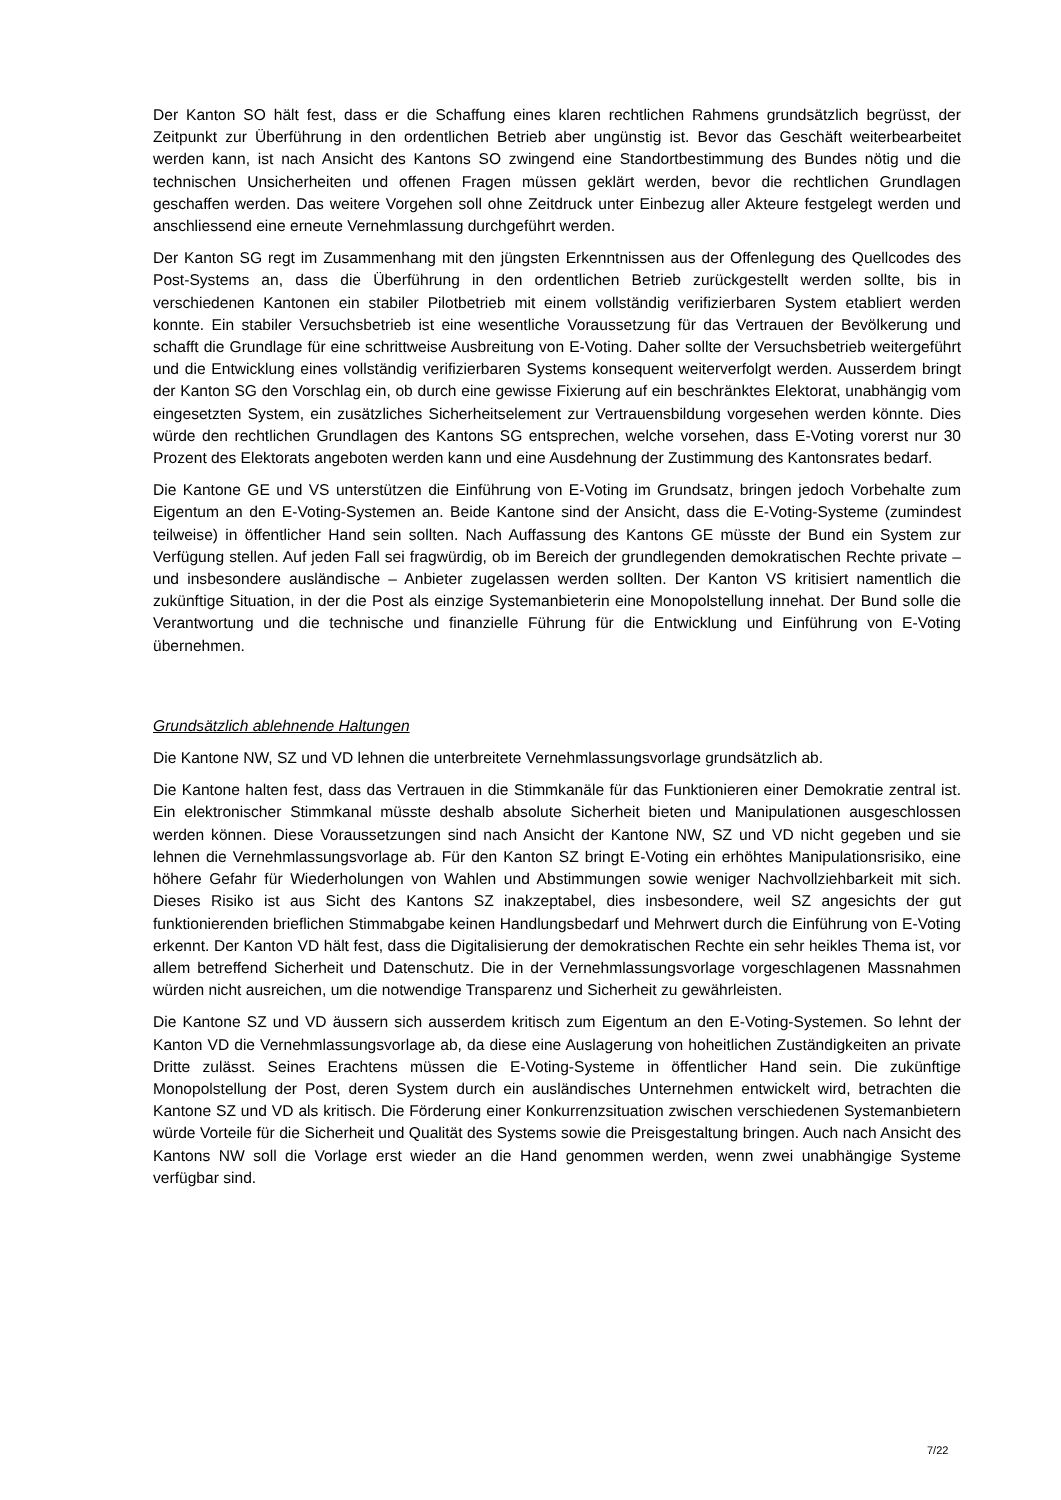Der Kanton SO hält fest, dass er die Schaffung eines klaren rechtlichen Rahmens grundsätzlich begrüsst, der Zeitpunkt zur Überführung in den ordentlichen Betrieb aber ungünstig ist. Bevor das Geschäft weiterbearbeitet werden kann, ist nach Ansicht des Kantons SO zwingend eine Standortbestimmung des Bundes nötig und die technischen Unsicherheiten und offenen Fragen müssen geklärt werden, bevor die rechtlichen Grundlagen geschaffen werden. Das weitere Vorgehen soll ohne Zeitdruck unter Einbezug aller Akteure festgelegt werden und anschliessend eine erneute Vernehmlassung durchgeführt werden.
Der Kanton SG regt im Zusammenhang mit den jüngsten Erkenntnissen aus der Offenlegung des Quellcodes des Post-Systems an, dass die Überführung in den ordentlichen Betrieb zurückgestellt werden sollte, bis in verschiedenen Kantonen ein stabiler Pilotbetrieb mit einem vollständig verifizierbaren System etabliert werden konnte. Ein stabiler Versuchsbetrieb ist eine wesentliche Voraussetzung für das Vertrauen der Bevölkerung und schafft die Grundlage für eine schrittweise Ausbreitung von E-Voting. Daher sollte der Versuchsbetrieb weitergeführt und die Entwicklung eines vollständig verifizierbaren Systems konsequent weiterverfolgt werden. Ausserdem bringt der Kanton SG den Vorschlag ein, ob durch eine gewisse Fixierung auf ein beschränktes Elektorat, unabhängig vom eingesetzten System, ein zusätzliches Sicherheitselement zur Vertrauensbildung vorgesehen werden könnte. Dies würde den rechtlichen Grundlagen des Kantons SG entsprechen, welche vorsehen, dass E-Voting vorerst nur 30 Prozent des Elektorats angeboten werden kann und eine Ausdehnung der Zustimmung des Kantonsrates bedarf.
Die Kantone GE und VS unterstützen die Einführung von E-Voting im Grundsatz, bringen jedoch Vorbehalte zum Eigentum an den E-Voting-Systemen an. Beide Kantone sind der Ansicht, dass die E-Voting-Systeme (zumindest teilweise) in öffentlicher Hand sein sollten. Nach Auffassung des Kantons GE müsste der Bund ein System zur Verfügung stellen. Auf jeden Fall sei fragwürdig, ob im Bereich der grundlegenden demokratischen Rechte private – und insbesondere ausländische – Anbieter zugelassen werden sollten. Der Kanton VS kritisiert namentlich die zukünftige Situation, in der die Post als einzige Systemanbieterin eine Monopolstellung innehat. Der Bund solle die Verantwortung und die technische und finanzielle Führung für die Entwicklung und Einführung von E-Voting übernehmen.
Grundsätzlich ablehnende Haltungen
Die Kantone NW, SZ und VD lehnen die unterbreitete Vernehmlassungsvorlage grundsätzlich ab.
Die Kantone halten fest, dass das Vertrauen in die Stimmkanäle für das Funktionieren einer Demokratie zentral ist. Ein elektronischer Stimmkanal müsste deshalb absolute Sicherheit bieten und Manipulationen ausgeschlossen werden können. Diese Voraussetzungen sind nach Ansicht der Kantone NW, SZ und VD nicht gegeben und sie lehnen die Vernehmlassungsvorlage ab. Für den Kanton SZ bringt E-Voting ein erhöhtes Manipulationsrisiko, eine höhere Gefahr für Wiederholungen von Wahlen und Abstimmungen sowie weniger Nachvollziehbarkeit mit sich. Dieses Risiko ist aus Sicht des Kantons SZ inakzeptabel, dies insbesondere, weil SZ angesichts der gut funktionierenden brieflichen Stimmabgabe keinen Handlungsbedarf und Mehrwert durch die Einführung von E-Voting erkennt. Der Kanton VD hält fest, dass die Digitalisierung der demokratischen Rechte ein sehr heikles Thema ist, vor allem betreffend Sicherheit und Datenschutz. Die in der Vernehmlassungsvorlage vorgeschlagenen Massnahmen würden nicht ausreichen, um die notwendige Transparenz und Sicherheit zu gewährleisten.
Die Kantone SZ und VD äussern sich ausserdem kritisch zum Eigentum an den E-Voting-Systemen. So lehnt der Kanton VD die Vernehmlassungsvorlage ab, da diese eine Auslagerung von hoheitlichen Zuständigkeiten an private Dritte zulässt. Seines Erachtens müssen die E-Voting-Systeme in öffentlicher Hand sein. Die zukünftige Monopolstellung der Post, deren System durch ein ausländisches Unternehmen entwickelt wird, betrachten die Kantone SZ und VD als kritisch. Die Förderung einer Konkurrenzsituation zwischen verschiedenen Systemanbietern würde Vorteile für die Sicherheit und Qualität des Systems sowie die Preisgestaltung bringen. Auch nach Ansicht des Kantons NW soll die Vorlage erst wieder an die Hand genommen werden, wenn zwei unabhängige Systeme verfügbar sind.
7/22